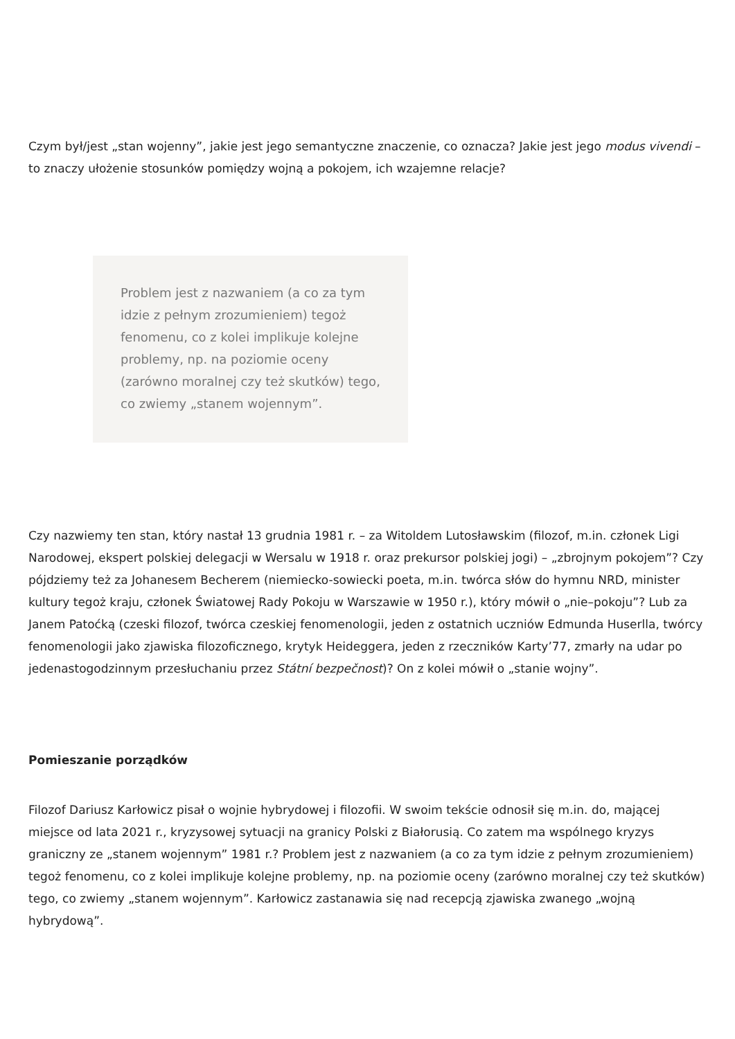Czym był/jest „stan wojenny”, jakie jest jego semantyczne znaczenie, co oznacza? Jakie jest jego modus vivendi – to znaczy ułożenie stosunków pomiędzy wojną a pokojem, ich wzajemne relacje?
Problem jest z nazwaniem (a co za tym idzie z pełnym zrozumieniem) tegoż fenomenu, co z kolei implikuje kolejne problemy, np. na poziomie oceny (zarówno moralnej czy też skutków) tego, co zwiemy „stanem wojennym”.
Czy nazwiemy ten stan, który nastał 13 grudnia 1981 r. – za Witoldem Lutosławskim (filozof, m.in. członek Ligi Narodowej, ekspert polskiej delegacji w Wersalu w 1918 r. oraz prekursor polskiej jogi) – „zbrojnym pokojem”? Czy pójdziemy też za Johanesem Becherem (niemiecko-sowiecki poeta, m.in. twórca słów do hymnu NRD, minister kultury tegoż kraju, członek Światowej Rady Pokoju w Warszawie w 1950 r.), który mówił o „nie–pokoju”? Lub za Janem Patoćką (czeski filozof, twórca czeskiej fenomenologii, jeden z ostatnich uczniów Edmunda Huserlla, twórcy fenomenologii jako zjawiska filozoficznego, krytyk Heideggera, jeden z rzeczników Karty’77, zmarły na udar po jedenastogodzinnym przesłuchaniu przez Státní bezpečnost)? On z kolei mówił o „stanie wojny”.
Pomieszanie porządków
Filozof Dariusz Karłowicz pisał o wojnie hybrydowej i filozofii. W swoim tekście odnosił się m.in. do, mającej miejsce od lata 2021 r., kryzysowej sytuacji na granicy Polski z Białorusią. Co zatem ma wspólnego kryzys graniczny ze „stanem wojennym” 1981 r.? Problem jest z nazwaniem (a co za tym idzie z pełnym zrozumieniem) tegoż fenomenu, co z kolei implikuje kolejne problemy, np. na poziomie oceny (zarówno moralnej czy też skutków) tego, co zwiemy „stanem wojennym”. Karłowicz zastanawia się nad recepcją zjawiska zwanego „wojną hybrydową”.